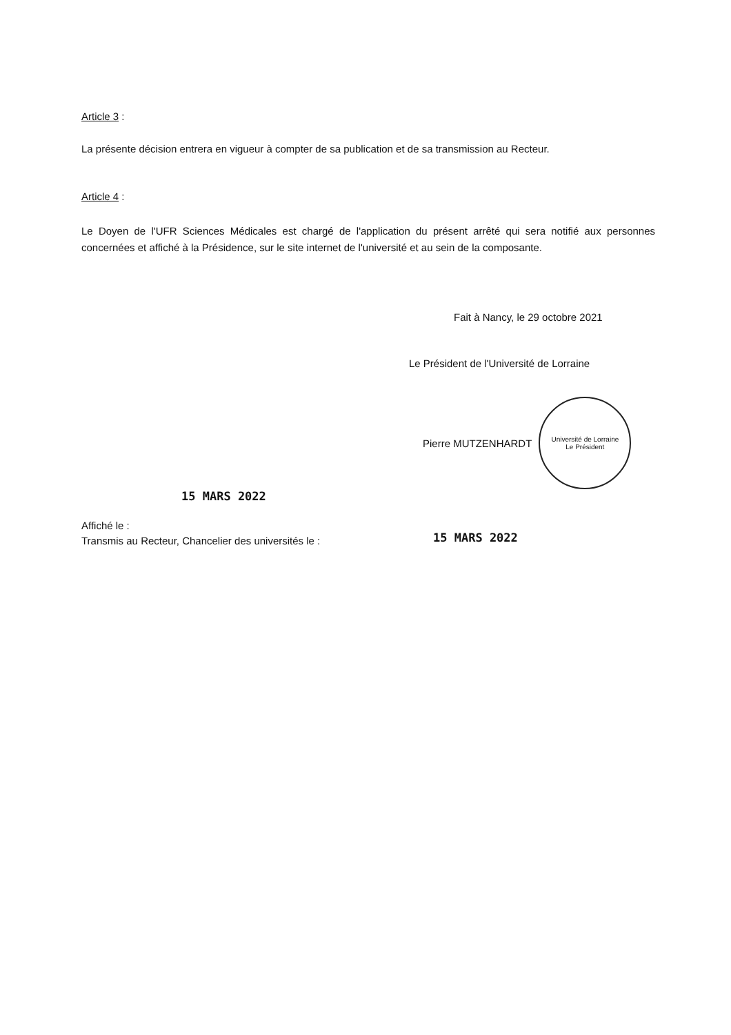Article 3 :
La présente décision entrera en vigueur à compter de sa publication et de sa transmission au Recteur.
Article 4 :
Le Doyen de l'UFR Sciences Médicales est chargé de l'application du présent arrêté qui sera notifié aux personnes concernées et affiché à la Présidence, sur le site internet de l'université et au sein de la composante.
Fait à Nancy, le 29 octobre 2021
Le Président de l'Université de Lorraine
Pierre MUTZENHARDT
Université de Lorraine
Le Président
15 MARS 2022
Affiché le :
Transmis au Recteur, Chancelier des universités le :
15 MARS 2022